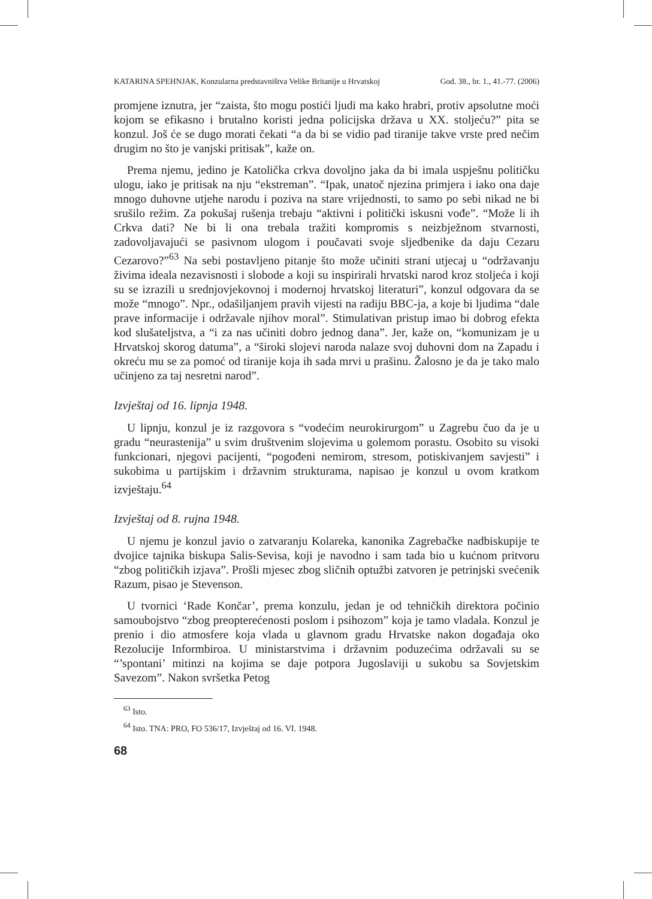KATARINA SPEHNJAK, Konzularna predstavništva Velike Britanije u Hrvatskoj God. 38., br. 1., 41.-77. (2006)
promjene iznutra, jer “zaista, što mogu postići ljudi ma kako hrabri, protiv apsolutne moći kojom se efikasno i brutalno koristi jedna policijska država u XX. stoljeću?” pita se konzul. Još će se dugo morati čekati “a da bi se vidio pad tiranije takve vrste pred nečim drugim no što je vanjski pritisak”, kaže on.
Prema njemu, jedino je Katolička crkva dovoljno jaka da bi imala uspješnu političku ulogu, iako je pritisak na nju “ekstreman”. “Ipak, unatoč njezina primjera i iako ona daje mnogo duhovne utjehe narodu i poziva na stare vrijednosti, to samo po sebi nikad ne bi srušilo režim. Za pokušaj rušenja trebaju “aktivni i politički iskusni vođe”. “Može li ih Crkva dati? Ne bi li ona trebala tražiti kompromis s neizbježnom stvarnosti, zadovoljavajući se pasivnom ulogom i poučavati svoje sljedbenike da daju Cezaru Cezarovo?”<sup>63</sup> Na sebi postavljeno pitanje što može učiniti strani utjecaj u “održavanju živima ideala nezavisnosti i slobode a koji su inspirirali hrvatski narod kroz stoljeća i koji su se izrazili u srednjovjekovnoj i modernoj hrvatskoj literaturi”, konzul odgovara da se može “mnogo”. Npr., odašiljanjem pravih vijesti na radiju BBC-ja, a koje bi ljudima “dale prave informacije i održavale njihov moral”. Stimulativan pristup imao bi dobrog efekta kod slušateljstva, a “i za nas učiniti dobro jednog dana”. Jer, kaže on, “komunizam je u Hrvatskoj skorog datuma”, a “široki slojevi naroda nalaze svoj duhovni dom na Zapadu i okreću mu se za pomoć od tiranije koja ih sada mrvi u prašinu. Žalosno je da je tako malo učinjeno za taj nesretni narod”.
Izvještaj od 16. lipnja 1948.
U lipnju, konzul je iz razgovora s “vodećim neurokirurgom” u Zagrebu čuo da je u gradu “neurastenija” u svim društvenim slojevima u golemom porastu. Osobito su visoki funkcionari, njegovi pacijenti, “pogođeni nemirom, stresom, potiskivanjem savjesti” i sukobima u partijskim i državnim strukturama, napisao je konzul u ovom kratkom izvještaju.<sup>64</sup>
Izvještaj od 8. rujna 1948.
U njemu je konzul javio o zatvaranju Kolareka, kanonika Zagrebačke nadbiskupije te dvojice tajnika biskupa Salis-Sevisa, koji je navodno i sam tada bio u kućnom pritvoru “zbog političkih izjava”. Prošli mjesec zbog sličnih optužbi zatvoren je petrinjski svećenik Razum, pisao je Stevenson.
U tvornici ‘Rade Končar’, prema konzulu, jedan je od tehničkih direktora počinio samoubojstvo “zbog preopterećenosti poslom i psihozom” koja je tamo vladala. Konzul je prenio i dio atmosfere koja vlada u glavnom gradu Hrvatske nakon događaja oko Rezolucije Informbiroa. U ministarstvima i državnim poduzećima održavali su se “’spontani’ mitinzi na kojima se daje potpora Jugoslaviji u sukobu sa Sovjetskim Savezom”. Nakon svršetka Petog
<sup>63</sup> Isto.
<sup>64</sup> Isto. TNA: PRO, FO 536/17, Izvještaj od 16. VI. 1948.
68